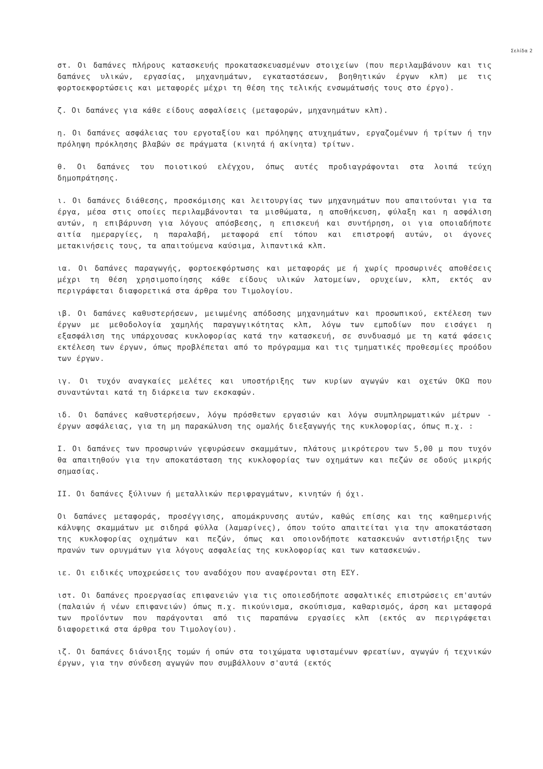Σελίδα 2
στ. Οι δαπάνες πλήρους κατασκευής προκατασκευασμένων στοιχείων (που περιλαμβάνουν και τις δαπάνες υλικών, εργασίας, μηχανημάτων, εγκαταστάσεων, βοηθητικών έργων κλπ) με τις φορτοεκφορτώσεις και μεταφορές μέχρι τη θέση της τελικής ενσωμάτωσής τους στο έργο).
ζ. Οι δαπάνες για κάθε είδους ασφαλίσεις (μεταφορών, μηχανημάτων κλπ).
η. Οι δαπάνες ασφάλειας του εργοταξίου και πρόληψης ατυχημάτων, εργαζομένων ή τρίτων ή την πρόληψη πρόκλησης βλαβών σε πράγματα (κινητά ή ακίνητα) τρίτων.
θ. Οι δαπάνες του ποιοτικού ελέγχου, όπως αυτές προδιαγράφονται στα λοιπά τεύχη δημοπράτησης.
ι. Οι δαπάνες διάθεσης, προσκόμισης και λειτουργίας των μηχανημάτων που απαιτούνται για τα έργα, μέσα στις οποίες περιλαμβάνονται τα μισθώματα, η αποθήκευση, φύλαξη και η ασφάλιση αυτών, η επιβάρυνση για λόγους απόσβεσης, η επισκευή και συντήρηση, οι για οποιαδήποτε αιτία ημεραργίες, η παραλαβή, μεταφορά επί τόπου και επιστροφή αυτών, οι άγονες μετακινήσεις τους, τα απαιτούμενα καύσιμα, λιπαντικά κλπ.
ια. Οι δαπάνες παραγωγής, φορτοεκφόρτωσης και μεταφοράς με ή χωρίς προσωρινές αποθέσεις μέχρι τη θέση χρησιμοποίησης κάθε είδους υλικών λατομείων, ορυχείων, κλπ, εκτός αν περιγράφεται διαφορετικά στα άρθρα του Τιμολογίου.
ιβ. Οι δαπάνες καθυστερήσεων, μειωμένης απόδοσης μηχανημάτων και προσωπικού, εκτέλεση των έργων με μεθοδολογία χαμηλής παραγωγικότητας κλπ, λόγω των εμποδίων που εισάγει η εξασφάλιση της υπάρχουσας κυκλοφορίας κατά την κατασκευή, σε συνδυασμό με τη κατά φάσεις εκτέλεση των έργων, όπως προβλέπεται από το πρόγραμμα και τις τμηματικές προθεσμίες προόδου των έργων.
ιγ. Οι τυχόν αναγκαίες μελέτες και υποστήριξης των κυρίων αγωγών και οχετών ΟΚΩ που συναντώνται κατά τη διάρκεια των εκσκαφών.
ιδ. Οι δαπάνες καθυστερήσεων, λόγω πρόσθετων εργασιών και λόγω συμπληρωματικών μέτρων - έργων ασφάλειας, για τη μη παρακώλυση της ομαλής διεξαγωγής της κυκλοφορίας, όπως π.χ. :
Ι. Οι δαπάνες των προσωρινών γεφυρώσεων σκαμμάτων, πλάτους μικρότερου των 5,00 μ που τυχόν θα απαιτηθούν για την αποκατάσταση της κυκλοφορίας των οχημάτων και πεζών σε οδούς μικρής σημασίας.
ΙΙ. Οι δαπάνες ξύλινων ή μεταλλικών περιφραγμάτων, κινητών ή όχι.
Οι δαπάνες μεταφοράς, προσέγγισης, απομάκρυνσης αυτών, καθώς επίσης και της καθημερινής κάλυψης σκαμμάτων με σιδηρά φύλλα (λαμαρίνες), όπου τούτο απαιτείται για την αποκατάσταση της κυκλοφορίας οχημάτων και πεζών, όπως και οποιονδήποτε κατασκευών αντιστήριξης των πρανών των ορυγμάτων για λόγους ασφαλείας της κυκλοφορίας και των κατασκευών.
ιε. Οι ειδικές υποχρεώσεις του αναδόχου που αναφέρονται στη ΕΣΥ.
ιστ. Οι δαπάνες προεργασίας επιφανειών για τις οποιεσδήποτε ασφαλτικές επιστρώσεις επ'αυτών (παλαιών ή νέων επιφανειών) όπως π.χ. πικούνισμα, σκούπισμα, καθαρισμός, άρση και μεταφορά των προϊόντων που παράγονται από τις παραπάνω εργασίες κλπ (εκτός αν περιγράφεται διαφορετικά στα άρθρα του Τιμολογίου).
ιζ. Οι δαπάνες διάνοιξης τομών ή οπών στα τοιχώματα υφισταμένων φρεατίων, αγωγών ή τεχνικών έργων, για την σύνδεση αγωγών που συμβάλλουν σ'αυτά (εκτός